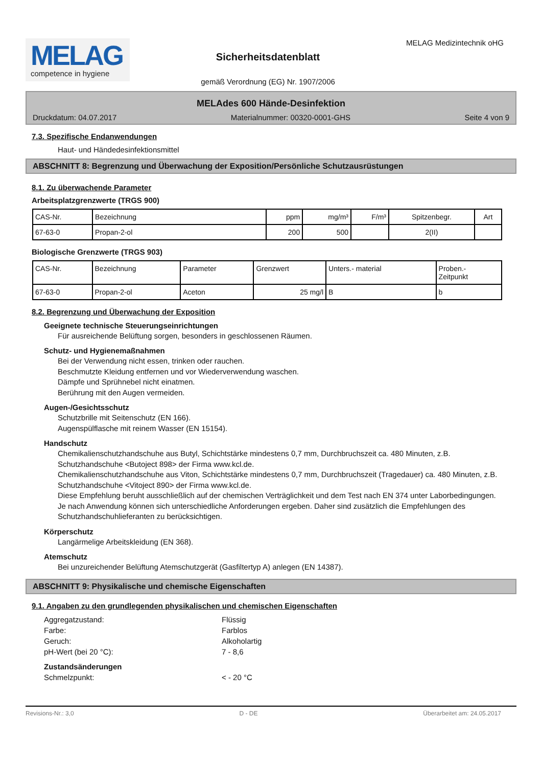MELAG
competence in hygiene
Sicherheitsdatenblatt
gemäß Verordnung (EG) Nr. 1907/2006
MELAG Medizintechnik oHG
MELAdes 600 Hände-Desinfektion
Druckdatum: 04.07.2017 Materialnummer: 00320-0001-GHS Seite 4 von 9
7.3. Spezifische Endanwendungen
Haut- und Händedesinfektionsmittel
ABSCHNITT 8: Begrenzung und Überwachung der Exposition/Persönliche Schutzausrüstungen
8.1. Zu überwachende Parameter
Arbeitsplatzgrenzwerte (TRGS 900)
| CAS-Nr. | Bezeichnung | ppm | mg/m³ | F/m³ | Spitzenbegr. | Art |
| 67-63-0 | Propan-2-ol | 200 | 500 | | 2(II) | |
Biologische Grenzwerte (TRGS 903)
| CAS-Nr. | Bezeichnung | Parameter | Grenzwert | Unters.- material | Proben.- Zeitpunkt |
| 67-63-0 | Propan-2-ol | Aceton | 25 mg/l | B | b |
8.2. Begrenzung und Überwachung der Exposition
Geeignete technische Steuerungseinrichtungen
Für ausreichende Belüftung sorgen, besonders in geschlossenen Räumen.
Schutz- und Hygienemaßnahmen
Bei der Verwendung nicht essen, trinken oder rauchen.
Beschmutzte Kleidung entfernen und vor Wiederverwendung waschen.
Dämpfe und Sprühnebel nicht einatmen.
Berührung mit den Augen vermeiden.
Augen-/Gesichtsschutz
Schutzbrille mit Seitenschutz (EN 166).
Augenspülflasche mit reinem Wasser (EN 15154).
Handschutz
Chemikalienschutzhandschuhe aus Butyl, Schichtstärke mindestens 0,7 mm, Durchbruchszeit ca. 480 Minuten, z.B. Schutzhandschuhe <Butoject 898> der Firma www.kcl.de.
Chemikalienschutzhandschuhe aus Viton, Schichtstärke mindestens 0,7 mm, Durchbruchszeit (Tragedauer) ca. 480 Minuten, z.B. Schutzhandschuhe <Vitoject 890> der Firma www.kcl.de.
Diese Empfehlung beruht ausschließlich auf der chemischen Verträglichkeit und dem Test nach EN 374 unter Laborbedingungen.
Je nach Anwendung können sich unterschiedliche Anforderungen ergeben. Daher sind zusätzlich die Empfehlungen des Schutzhandschuhlieferanten zu berücksichtigen.
Körperschutz
Langärmelige Arbeitskleidung (EN 368).
Atemschutz
Bei unzureichender Belüftung Atemschutzgerät (Gasfiltertyp A) anlegen (EN 14387).
ABSCHNITT 9: Physikalische und chemische Eigenschaften
9.1. Angaben zu den grundlegenden physikalischen und chemischen Eigenschaften
Aggregatzustand: Flüssig Farbe: Farblos Geruch: Alkoholartig pH-Wert (bei 20 °C): 7 - 8,6
Zustandsänderungen
Schmelzpunkt: < - 20 °C
Revisions-Nr.: 3,0 D - DE Überarbeitet am: 24.05.2017